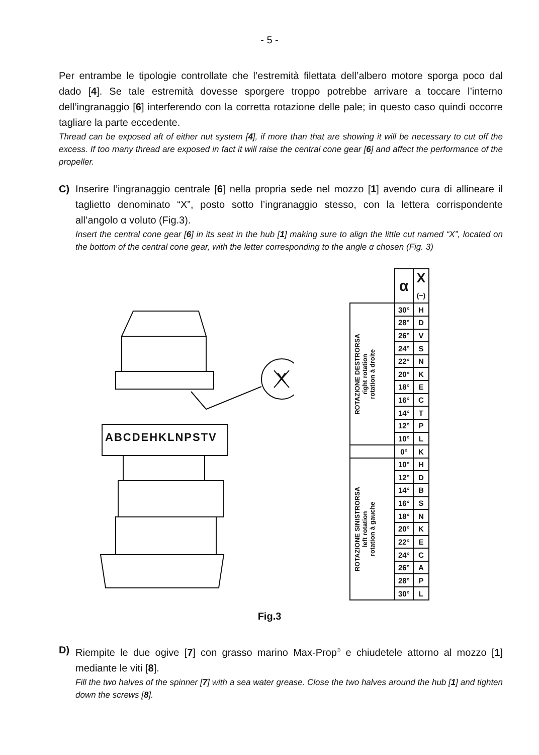- 5 -
Per entrambe le tipologie controllate che l’estremità filettata dell’albero motore sporga poco dal dado [4]. Se tale estremità dovesse sporgere troppo potrebbe arrivare a toccare l’interno dell’ingranaggio [6] interferendo con la corretta rotazione delle pale; in questo caso quindi occorre tagliare la parte eccedente.
Thread can be exposed aft of either nut system [4], if more than that are showing it will be necessary to cut off the excess. If too many thread are exposed in fact it will raise the central cone gear [6] and affect the performance of the propeller.
C) Inserire l’ingranaggio centrale [6] nella propria sede nel mozzo [1] avendo cura di allineare il taglietto denominato “X”, posto sotto l’ingranaggio stesso, con la lettera corrispondente all’angolo α voluto (Fig.3).
Insert the central cone gear [6] in its seat in the hub [1] making sure to align the little cut named “X”, located on the bottom of the central cone gear, with the letter corresponding to the angle α chosen (Fig. 3)
ABCDEHKLNPSTV
X
| | α | X (−) |
| ROTAZIONE DESTRORSA right rotation rotation à droite | 30° | H |
| | 28° | D |
| | 26° | V |
| | 24° | S |
| | 22° | N |
| | 20° | K |
| | 18° | E |
| | 16° | C |
| | 14° | T |
| | 12° | P |
| | 10° | L |
| | 0° | K |
| ROTAZIONE SINISTRORSA left rotation rotation à gauche | 10° | H |
| | 12° | D |
| | 14° | B |
| | 16° | S |
| | 18° | N |
| | 20° | K |
| | 22° | E |
| | 24° | C |
| | 26° | A |
| | 28° | P |
| | 30° | L |
Fig.3
D) Riempite le due ogive [7] con grasso marino Max-Prop<sup>®</sup> e chiudetele attorno al mozzo [1] mediante le viti [8].
Fill the two halves of the spinner [7] with a sea water grease. Close the two halves around the hub [1] and tighten down the screws [8].